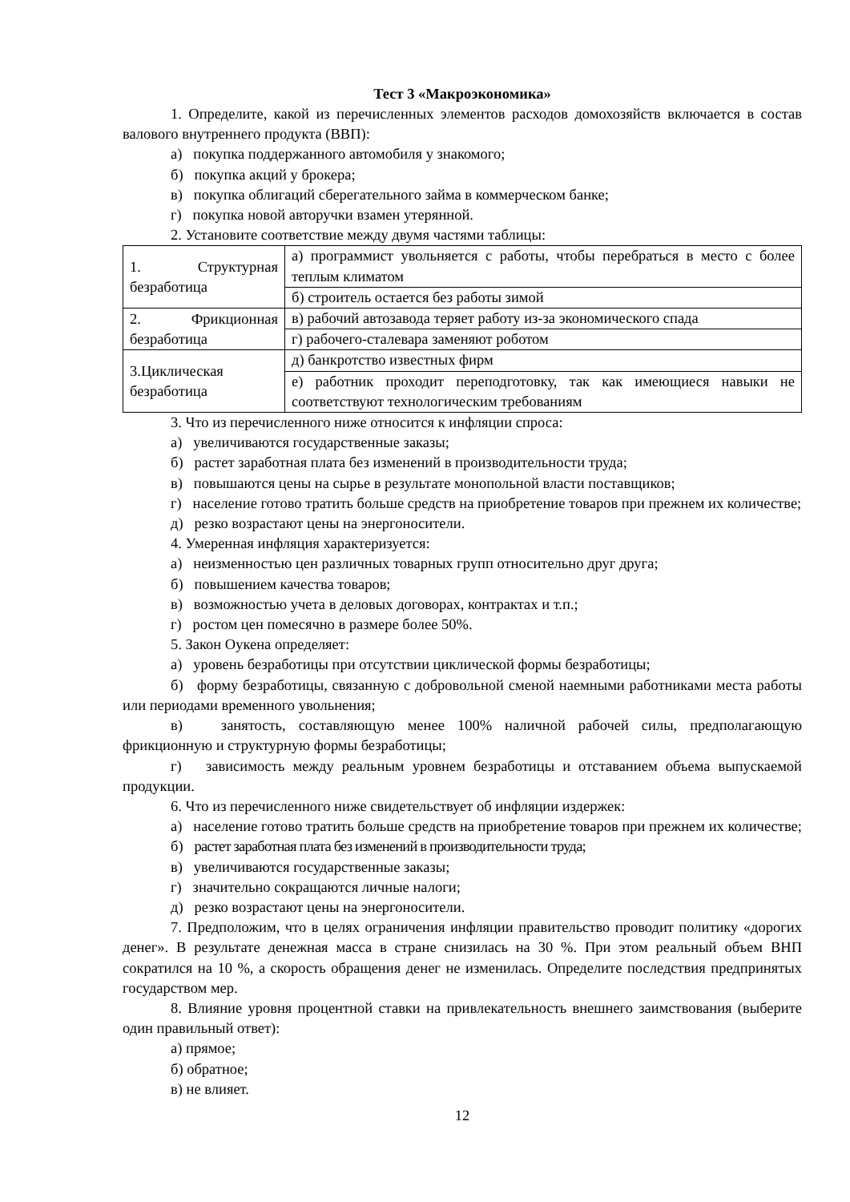Тест 3 «Макроэкономика»
1. Определите, какой из перечисленных элементов расходов домохозяйств включается в состав валового внутреннего продукта (ВВП):
а) покупка поддержанного автомобиля у знакомого;
б) покупка акций у брокера;
в) покупка облигаций сберегательного займа в коммерческом банке;
г) покупка новой авторучки взамен утерянной.
2. Установите соответствие между двумя частями таблицы:
| 1. Структурная безработица | а) программист увольняется с работы, чтобы перебраться в место с более теплым климатом |
| | б) строитель остается без работы зимой |
| 2. Фрикционная безработица | в) рабочий автозавода теряет работу из-за экономического спада |
| | г) рабочего-сталевара заменяют роботом |
| 3.Циклическая безработица | д) банкротство известных фирм |
| | е) работник проходит переподготовку, так как имеющиеся навыки не соответствуют технологическим требованиям |
3. Что из перечисленного ниже относится к инфляции спроса:
а) увеличиваются государственные заказы;
б) растет заработная плата без изменений в производительности труда;
в) повышаются цены на сырье в результате монопольной власти поставщиков;
г) население готово тратить больше средств на приобретение товаров при прежнем их количестве;
д) резко возрастают цены на энергоносители.
4. Умеренная инфляция характеризуется:
а) неизменностью цен различных товарных групп относительно друг друга;
б) повышением качества товаров;
в) возможностью учета в деловых договорах, контрактах и т.п.;
г) ростом цен помесячно в размере более 50%.
5. Закон Оукена определяет:
а) уровень безработицы при отсутствии циклической формы безработицы;
б) форму безработицы, связанную с добровольной сменой наемными работниками места работы или периодами временного увольнения;
в) занятость, составляющую менее 100% наличной рабочей силы, предполагающую фрикционную и структурную формы безработицы;
г) зависимость между реальным уровнем безработицы и отставанием объема выпускаемой продукции.
6. Что из перечисленного ниже свидетельствует об инфляции издержек:
а) население готово тратить больше средств на приобретение товаров при прежнем их количестве;
б) растет заработная плата без изменений в производительности труда;
в) увеличиваются государственные заказы;
г) значительно сокращаются личные налоги;
д) резко возрастают цены на энергоносители.
7. Предположим, что в целях ограничения инфляции правительство проводит политику «дорогих денег». В результате денежная масса в стране снизилась на 30 %. При этом реальный объем ВНП сократился на 10 %, а скорость обращения денег не изменилась. Определите последствия предпринятых государством мер.
8. Влияние уровня процентной ставки на привлекательность внешнего заимствования (выберите один правильный ответ):
а) прямое;
б) обратное;
в) не влияет.
12